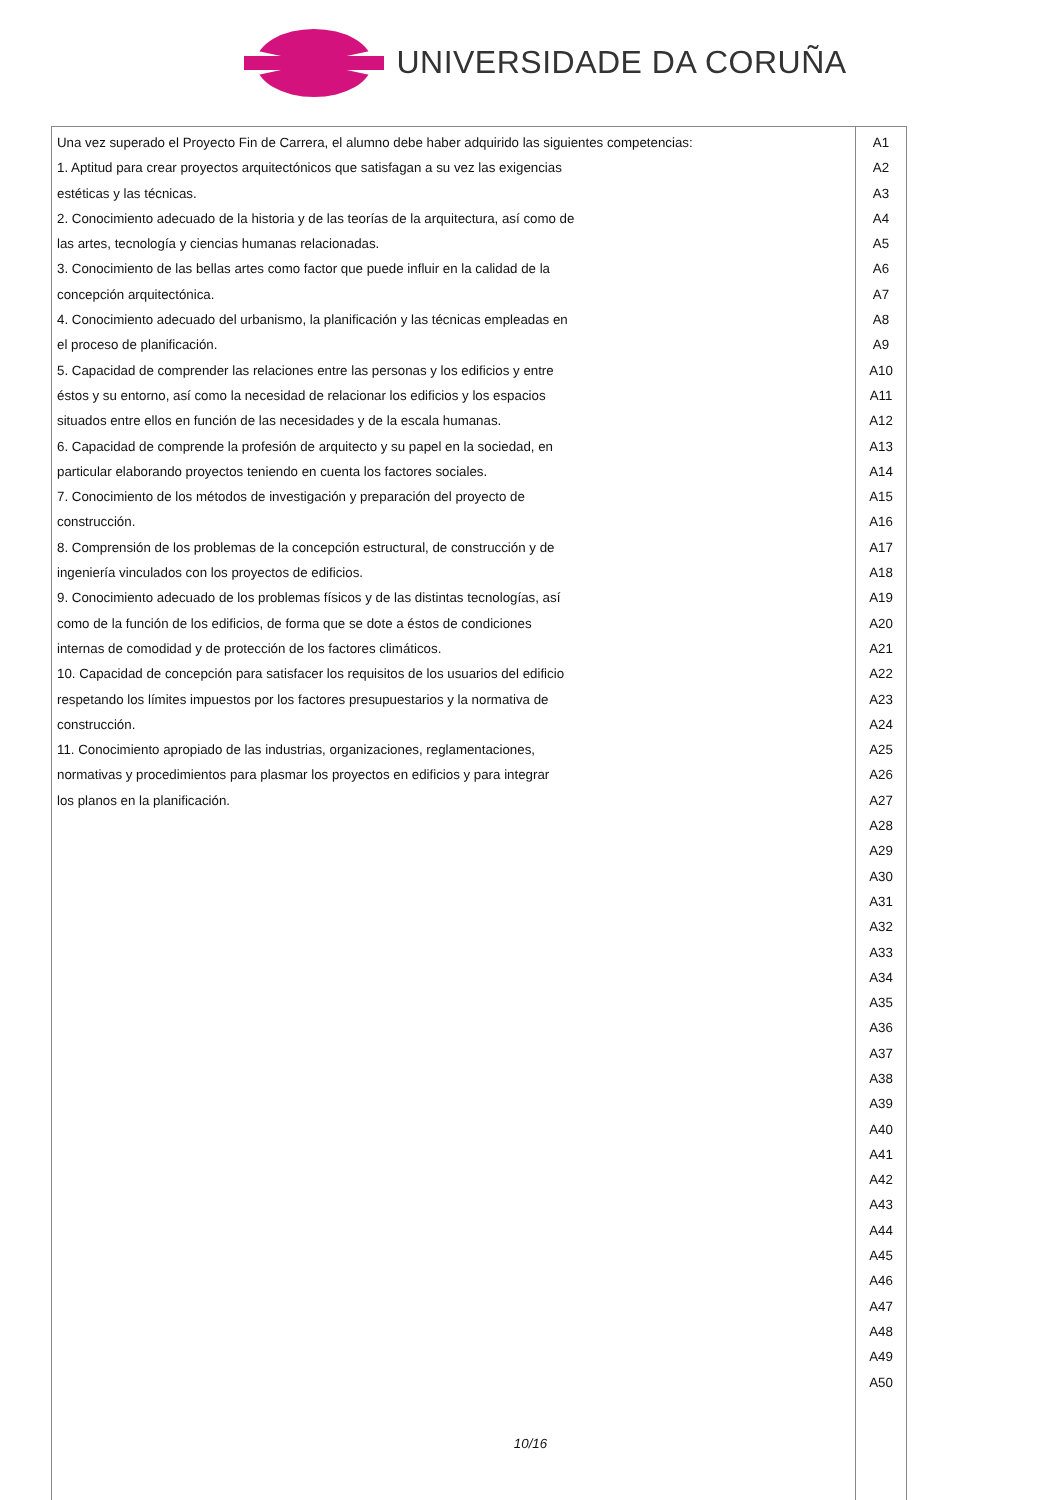UNIVERSIDADE DA CORUÑA
| Una vez superado el Proyecto Fin de Carrera, el alumno debe haber adquirido las siguientes competencias: 1. Aptitud para crear proyectos arquitectónicos que satisfagan a su vez las exigencias estéticas y las técnicas. 2. Conocimiento adecuado de la historia y de las teorías de la arquitectura, así como de las artes, tecnología y ciencias humanas relacionadas. 3. Conocimiento de las bellas artes como factor que puede influir en la calidad de la concepción arquitectónica. 4. Conocimiento adecuado del urbanismo, la planificación y las técnicas empleadas en el proceso de planificación. 5. Capacidad de comprender las relaciones entre las personas y los edificios y entre éstos y su entorno, así como la necesidad de relacionar los edificios y los espacios situados entre ellos en función de las necesidades y de la escala humanas. 6. Capacidad de comprende la profesión de arquitecto y su papel en la sociedad, en particular elaborando proyectos teniendo en cuenta los factores sociales. 7. Conocimiento de los métodos de investigación y preparación del proyecto de construcción. 8. Comprensión de los problemas de la concepción estructural, de construcción y de ingeniería vinculados con los proyectos de edificios. 9. Conocimiento adecuado de los problemas físicos y de las distintas tecnologías, así como de la función de los edificios, de forma que se dote a éstos de condiciones internas de comodidad y de protección de los factores climáticos. 10. Capacidad de concepción para satisfacer los requisitos de los usuarios del edificio respetando los límites impuestos por los factores presupuestarios y la normativa de construcción. 11. Conocimiento apropiado de las industrias, organizaciones, reglamentaciones, normativas y procedimientos para plasmar los proyectos en edificios y para integrar los planos en la planificación. | A1 A2 A3 A4 A5 A6 A7 A8 A9 A10 A11 A12 A13 A14 A15 A16 A17 A18 A19 A20 A21 A22 A23 A24 A25 A26 A27 A28 A29 A30 A31 A32 A33 A34 A35 A36 A37 A38 A39 A40 A41 A42 A43 A44 A45 A46 A47 A48 A49 A50 |
10/16